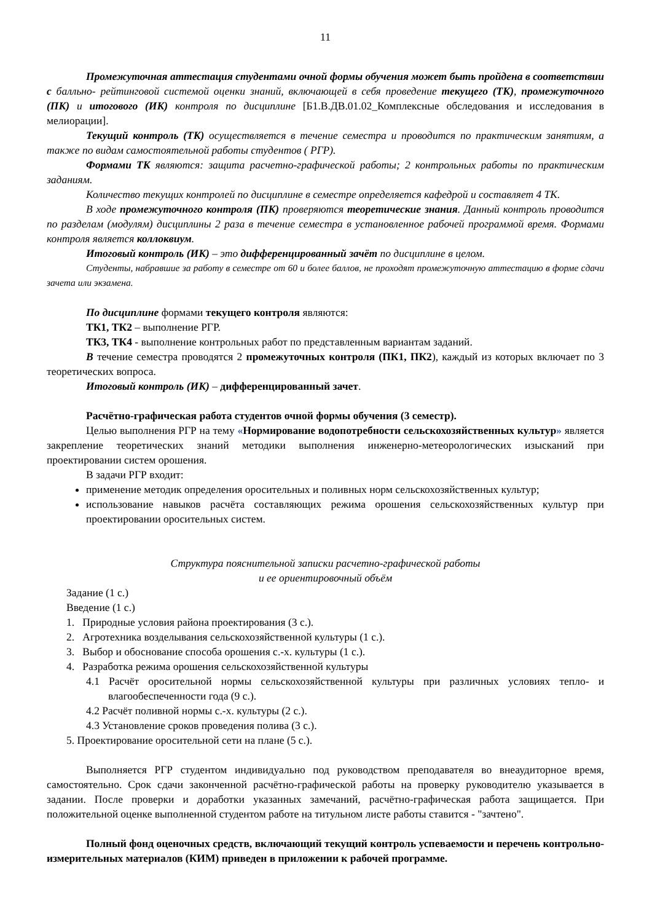11
Промежуточная аттестация студентами очной формы обучения может быть пройдена в соответствии с балльно- рейтинговой системой оценки знаний, включающей в себя проведение текущего (ТК), промежуточного (ПК) и итогового (ИК) контроля по дисциплине [Б1.В.ДВ.01.02_Комплексные обследования и исследования в мелиорации].
Текущий контроль (ТК) осуществляется в течение семестра и проводится по практическим занятиям, а также по видам самостоятельной работы студентов ( РГР).
Формами ТК являются: защита расчетно-графической работы; 2 контрольных работы по практическим заданиям.
Количество текущих контролей по дисциплине в семестре определяется кафедрой и составляет 4 ТК.
В ходе промежуточного контроля (ПК) проверяются теоретические знания. Данный контроль проводится по разделам (модулям) дисциплины 2 раза в течение семестра в установленное рабочей программой время. Формами контроля является коллоквиум.
Итоговый контроль (ИК) – это дифференцированный зачёт по дисциплине в целом.
Студенты, набравшие за работу в семестре от 60 и более баллов, не проходят промежуточную аттестацию в форме сдачи зачета или экзамена.
По дисциплине формами текущего контроля являются:
ТК1, ТК2 – выполнение РГР.
ТК3, ТК4 - выполнение контрольных работ по представленным вариантам заданий.
В течение семестра проводятся 2 промежуточных контроля (ПК1, ПК2), каждый из которых включает по 3 теоретических вопроса.
Итоговый контроль (ИК) – дифференцированный зачет.
Расчётно-графическая работа студентов очной формы обучения (3 семестр).
Целью выполнения РГР на тему «Нормирование водопотребности сельскохозяйственных культур» является закрепление теоретических знаний методики выполнения инженерно-метеорологических изысканий при проектировании систем орошения.
В задачи РГР входит:
применение методик определения оросительных и поливных норм сельскохозяйственных культур;
использование навыков расчёта составляющих режима орошения сельскохозяйственных культур при проектировании оросительных систем.
Структура пояснительной записки расчетно-графической работы
и ее ориентировочный объём
Задание (1 с.)
Введение (1 с.)
1. Природные условия района проектирования (3 с.).
2. Агротехника возделывания сельскохозяйственной культуры (1 с.).
3. Выбор и обоснование способа орошения с.-х. культуры (1 с.).
4. Разработка режима орошения сельскохозяйственной культуры
4.1 Расчёт оросительной нормы сельскохозяйственной культуры при различных условиях тепло- и влагообеспеченности года (9 с.).
4.2 Расчёт поливной нормы с.-х. культуры (2 с.).
4.3 Установление сроков проведения полива (3 с.).
5. Проектирование оросительной сети на плане (5 с.).
Выполняется РГР студентом индивидуально под руководством преподавателя во внеаудиторное время, самостоятельно. Срок сдачи законченной расчётно-графической работы на проверку руководителю указывается в задании. После проверки и доработки указанных замечаний, расчётно-графическая работа защищается. При положительной оценке выполненной студентом работе на титульном листе работы ставится - "зачтено".
Полный фонд оценочных средств, включающий текущий контроль успеваемости и перечень контрольно-измерительных материалов (КИМ) приведен в приложении к рабочей программе.